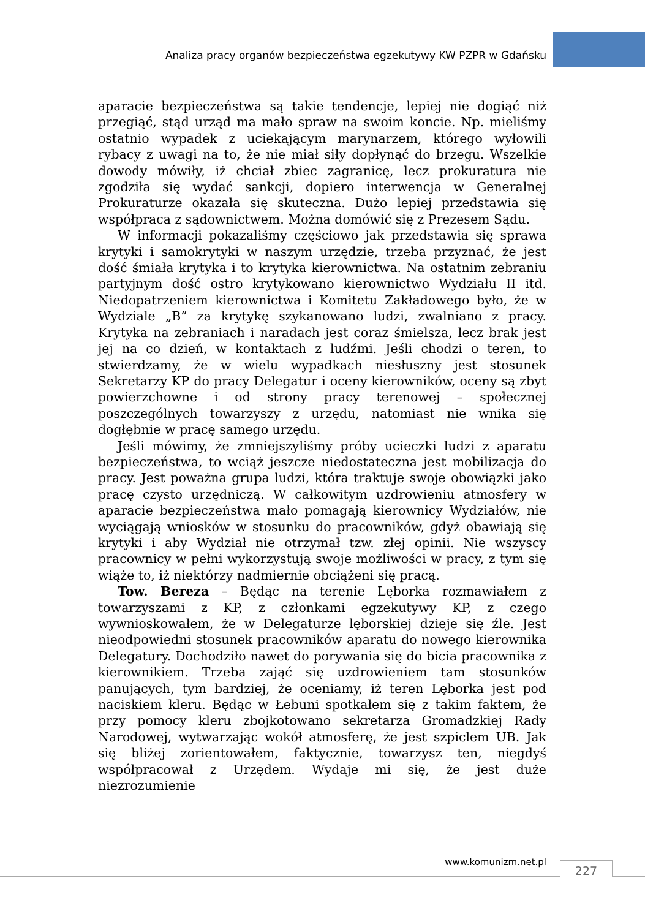Analiza pracy organów bezpieczeństwa egzekutywy KW PZPR w Gdańsku
aparacie bezpieczeństwa są takie tendencje, lepiej nie dogiąć niż przegiąć, stąd urząd ma mało spraw na swoim koncie. Np. mieliśmy ostatnio wypadek z uciekającym marynarzem, którego wyłowili rybacy z uwagi na to, że nie miał siły dopłynąć do brzegu. Wszelkie dowody mówiły, iż chciał zbiec zagranicę, lecz prokuratura nie zgodziła się wydać sankcji, dopiero interwencja w Generalnej Prokuraturze okazała się skuteczna. Dużo lepiej przedstawia się współpraca z sądownictwem. Można domówić się z Prezesem Sądu.
W informacji pokazaliśmy częściowo jak przedstawia się sprawa krytyki i samokrytyki w naszym urzędzie, trzeba przyznać, że jest dość śmiała krytyka i to krytyka kierownictwa. Na ostatnim zebraniu partyjnym dość ostro krytykowano kierownictwo Wydziału II itd. Niedopatrzeniem kierownictwa i Komitetu Zakładowego było, że w Wydziale „B” za krytykę szykanowano ludzi, zwalniano z pracy. Krytyka na zebraniach i naradach jest coraz śmielsza, lecz brak jest jej na co dzień, w kontaktach z ludźmi. Jeśli chodzi o teren, to stwierdzamy, że w wielu wypadkach niesłuszny jest stosunek Sekretarzy KP do pracy Delegatur i oceny kierowników, oceny są zbyt powierzchowne i od strony pracy terenowej – społecznej poszczególnych towarzyszy z urzędu, natomiast nie wnika się dogłębnie w pracę samego urzędu.
Jeśli mówimy, że zmniejszyliśmy próby ucieczki ludzi z aparatu bezpieczeństwa, to wciąż jeszcze niedostateczna jest mobilizacja do pracy. Jest poważna grupa ludzi, która traktuje swoje obowiązki jako pracę czysto urzędniczą. W całkowitym uzdrowieniu atmosfery w aparacie bezpieczeństwa mało pomagają kierownicy Wydziałów, nie wyciągają wniosków w stosunku do pracowników, gdyż obawiają się krytyki i aby Wydział nie otrzymał tzw. złej opinii. Nie wszyscy pracownicy w pełni wykorzystują swoje możliwości w pracy, z tym się wiąże to, iż niektórzy nadmiernie obciążeni się pracą.
Tow. Bereza – Będąc na terenie Lęborka rozmawiałem z towarzyszami z KP, z członkami egzekutywy KP, z czego wywnioskowałem, że w Delegaturze lęborskiej dzieje się źle. Jest nieodpowiedni stosunek pracowników aparatu do nowego kierownika Delegatury. Dochodziło nawet do porywania się do bicia pracownika z kierownikiem. Trzeba zająć się uzdrowieniem tam stosunków panujących, tym bardziej, że oceniamy, iż teren Lęborka jest pod naciskiem kleru. Będąc w Łebuni spotkałem się z takim faktem, że przy pomocy kleru zbojkotowano sekretarza Gromadzkiej Rady Narodowej, wytwarzając wokół atmosferę, że jest szpiclem UB. Jak się bliżej zorientowałem, faktycznie, towarzysz ten, niegdyś współpracował z Urzędem. Wydaje mi się, że jest duże niezrozumienie
www.komunizm.net.pl 227